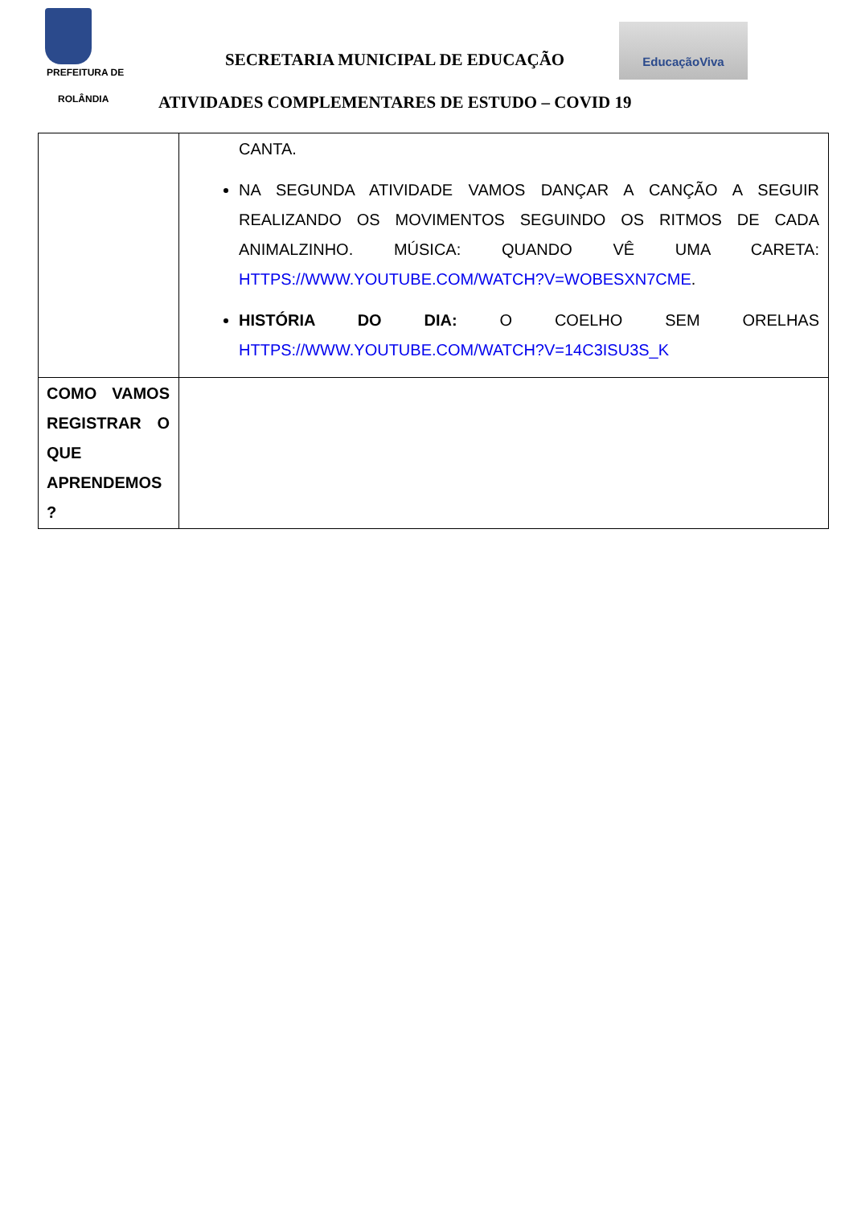PREFEITURA DE
ROLÂNDIA
SECRETARIA MUNICIPAL DE EDUCAÇÃO
EducaçãoViva
ATIVIDADES COMPLEMENTARES DE ESTUDO – COVID 19
| | CANTA. NA SEGUNDA ATIVIDADE VAMOS DANÇAR A CANÇÃO A SEGUIR REALIZANDO OS MOVIMENTOS SEGUINDO OS RITMOS DE CADA ANIMALZINHO. MÚSICA: QUANDO VÊ UMA CARETA: HTTPS://WWW.YOUTUBE.COM/WATCH?V=WOBESXN7CME . HISTÓRIA DO DIA: O COELHO SEM ORELHAS HTTPS://WWW.YOUTUBE.COM/WATCH?V=14C3ISU3S_K |
| COMO VAMOS REGISTRAR O QUE APRENDEMOS ? | |